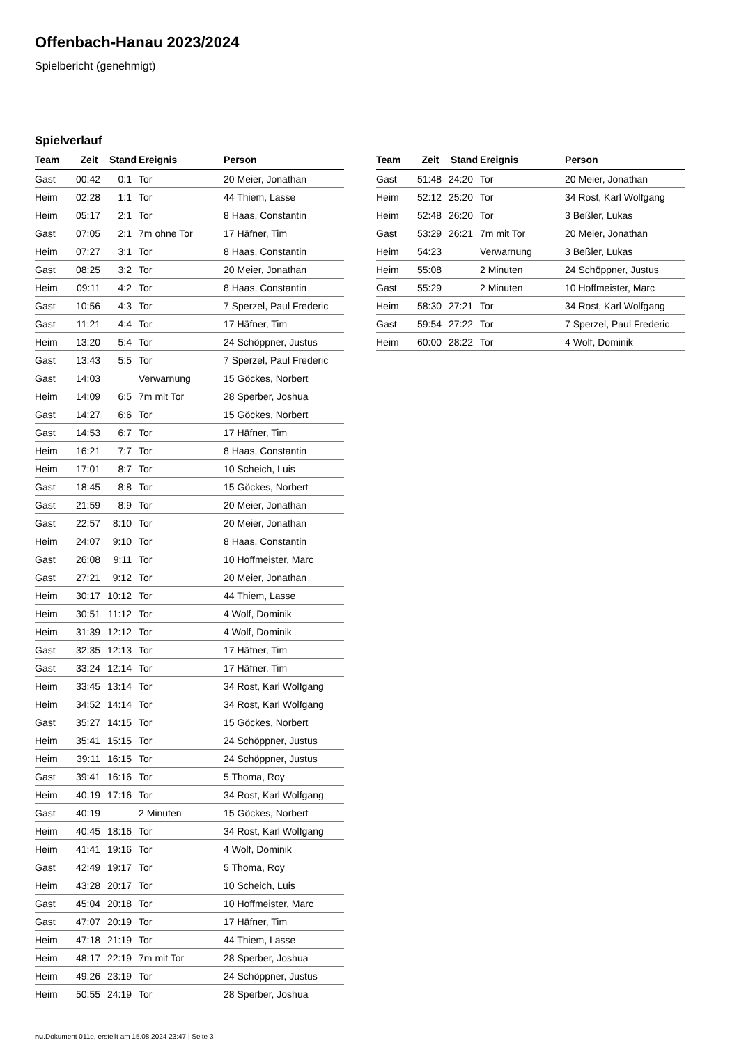Offenbach-Hanau 2023/2024
Spielbericht (genehmigt)
Spielverlauf
| Team | Zeit | Stand | Ereignis | Person |
| --- | --- | --- | --- | --- |
| Gast | 00:42 | 0:1 | Tor | 20 Meier, Jonathan |
| Heim | 02:28 | 1:1 | Tor | 44 Thiem, Lasse |
| Heim | 05:17 | 2:1 | Tor | 8 Haas, Constantin |
| Gast | 07:05 | 2:1 | 7m ohne Tor | 17 Häfner, Tim |
| Heim | 07:27 | 3:1 | Tor | 8 Haas, Constantin |
| Gast | 08:25 | 3:2 | Tor | 20 Meier, Jonathan |
| Heim | 09:11 | 4:2 | Tor | 8 Haas, Constantin |
| Gast | 10:56 | 4:3 | Tor | 7 Sperzel, Paul Frederic |
| Gast | 11:21 | 4:4 | Tor | 17 Häfner, Tim |
| Heim | 13:20 | 5:4 | Tor | 24 Schöppner, Justus |
| Gast | 13:43 | 5:5 | Tor | 7 Sperzel, Paul Frederic |
| Gast | 14:03 | | Verwarnung | 15 Göckes, Norbert |
| Heim | 14:09 | 6:5 | 7m mit Tor | 28 Sperber, Joshua |
| Gast | 14:27 | 6:6 | Tor | 15 Göckes, Norbert |
| Gast | 14:53 | 6:7 | Tor | 17 Häfner, Tim |
| Heim | 16:21 | 7:7 | Tor | 8 Haas, Constantin |
| Heim | 17:01 | 8:7 | Tor | 10 Scheich, Luis |
| Gast | 18:45 | 8:8 | Tor | 15 Göckes, Norbert |
| Gast | 21:59 | 8:9 | Tor | 20 Meier, Jonathan |
| Gast | 22:57 | 8:10 | Tor | 20 Meier, Jonathan |
| Heim | 24:07 | 9:10 | Tor | 8 Haas, Constantin |
| Gast | 26:08 | 9:11 | Tor | 10 Hoffmeister, Marc |
| Gast | 27:21 | 9:12 | Tor | 20 Meier, Jonathan |
| Heim | 30:17 | 10:12 | Tor | 44 Thiem, Lasse |
| Heim | 30:51 | 11:12 | Tor | 4 Wolf, Dominik |
| Heim | 31:39 | 12:12 | Tor | 4 Wolf, Dominik |
| Gast | 32:35 | 12:13 | Tor | 17 Häfner, Tim |
| Gast | 33:24 | 12:14 | Tor | 17 Häfner, Tim |
| Heim | 33:45 | 13:14 | Tor | 34 Rost, Karl Wolfgang |
| Heim | 34:52 | 14:14 | Tor | 34 Rost, Karl Wolfgang |
| Gast | 35:27 | 14:15 | Tor | 15 Göckes, Norbert |
| Heim | 35:41 | 15:15 | Tor | 24 Schöppner, Justus |
| Heim | 39:11 | 16:15 | Tor | 24 Schöppner, Justus |
| Gast | 39:41 | 16:16 | Tor | 5 Thoma, Roy |
| Heim | 40:19 | 17:16 | Tor | 34 Rost, Karl Wolfgang |
| Gast | 40:19 | | 2 Minuten | 15 Göckes, Norbert |
| Heim | 40:45 | 18:16 | Tor | 34 Rost, Karl Wolfgang |
| Heim | 41:41 | 19:16 | Tor | 4 Wolf, Dominik |
| Gast | 42:49 | 19:17 | Tor | 5 Thoma, Roy |
| Heim | 43:28 | 20:17 | Tor | 10 Scheich, Luis |
| Gast | 45:04 | 20:18 | Tor | 10 Hoffmeister, Marc |
| Gast | 47:07 | 20:19 | Tor | 17 Häfner, Tim |
| Heim | 47:18 | 21:19 | Tor | 44 Thiem, Lasse |
| Heim | 48:17 | 22:19 | 7m mit Tor | 28 Sperber, Joshua |
| Heim | 49:26 | 23:19 | Tor | 24 Schöppner, Justus |
| Heim | 50:55 | 24:19 | Tor | 28 Sperber, Joshua |
| Team | Zeit | Stand | Ereignis | Person |
| --- | --- | --- | --- | --- |
| Gast | 51:48 | 24:20 | Tor | 20 Meier, Jonathan |
| Heim | 52:12 | 25:20 | Tor | 34 Rost, Karl Wolfgang |
| Heim | 52:48 | 26:20 | Tor | 3 Beßler, Lukas |
| Gast | 53:29 | 26:21 | 7m mit Tor | 20 Meier, Jonathan |
| Heim | 54:23 | | Verwarnung | 3 Beßler, Lukas |
| Heim | 55:08 | | 2 Minuten | 24 Schöppner, Justus |
| Gast | 55:29 | | 2 Minuten | 10 Hoffmeister, Marc |
| Heim | 58:30 | 27:21 | Tor | 34 Rost, Karl Wolfgang |
| Gast | 59:54 | 27:22 | Tor | 7 Sperzel, Paul Frederic |
| Heim | 60:00 | 28:22 | Tor | 4 Wolf, Dominik |
nu.Dokument 011e, erstellt am 15.08.2024 23:47 | Seite 3